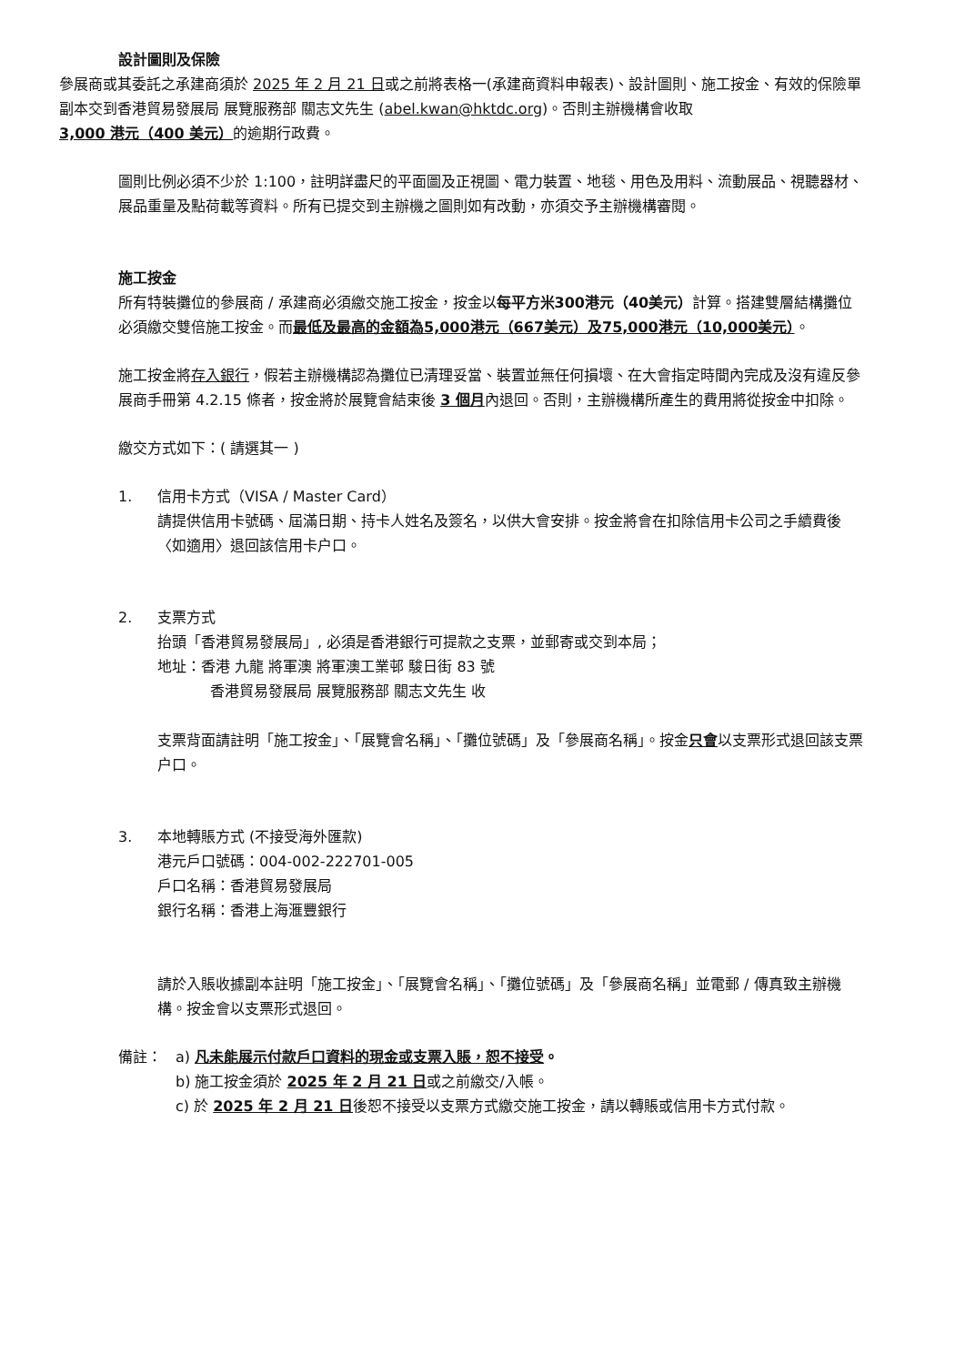設計圖則及保險
參展商或其委託之承建商須於 2025 年 2 月 21 日或之前將表格一(承建商資料申報表)、設計圖則、施工按金、有效的保險單副本交到香港貿易發展局 展覽服務部 關志文先生 (abel.kwan@hktdc.org)。否則主辦機構會收取 3,000 港元（400 美元）的逾期行政費。
圖則比例必須不少於 1:100，註明詳盡尺的平面圖及正視圖、電力裝置、地毯、用色及用料、流動展品、視聽器材、展品重量及點荷載等資料。所有已提交到主辦機之圖則如有改動，亦須交予主辦機構審閱。
施工按金
所有特裝攤位的參展商 / 承建商必須繳交施工按金，按金以每平方米300港元（40美元）計算。搭建雙層結構攤位必須繳交雙倍施工按金。而最低及最高的金額為5,000港元（667美元）及75,000港元（10,000美元）。
施工按金將存入銀行，假若主辦機構認為攤位已清理妥當、裝置並無任何損壞、在大會指定時間內完成及沒有違反參展商手冊第 4.2.15 條者，按金將於展覽會結束後 3 個月內退回。否則，主辦機構所產生的費用將從按金中扣除。
繳交方式如下：( 請選其一 )
1. 信用卡方式（VISA / Master Card）
請提供信用卡號碼、屆滿日期、持卡人姓名及簽名，以供大會安排。按金將會在扣除信用卡公司之手續費後〈如適用〉退回該信用卡户口。
2. 支票方式
抬頭「香港貿易發展局」, 必須是香港銀行可提款之支票，並郵寄或交到本局；
地址：香港 九龍 將軍澳 將軍澳工業邨 駿日街 83 號
香港貿易發展局 展覽服務部 關志文先生 收
支票背面請註明「施工按金」、「展覽會名稱」、「攤位號碼」及「參展商名稱」。按金只會以支票形式退回該支票户口。
3. 本地轉賬方式 (不接受海外匯款)
港元戶口號碼：004-002-222701-005
戶口名稱：香港貿易發展局
銀行名稱：香港上海滙豐銀行
請於入賬收據副本註明「施工按金」、「展覽會名稱」、「攤位號碼」及「參展商名稱」並電郵 / 傳真致主辦機構。按金會以支票形式退回。
備註： a) 凡未能展示付款戶口資料的現金或支票入賬，恕不接受。
b) 施工按金須於 2025 年 2 月 21 日或之前繳交/入帳。
c) 於 2025 年 2 月 21 日後恕不接受以支票方式繳交施工按金，請以轉賬或信用卡方式付款。